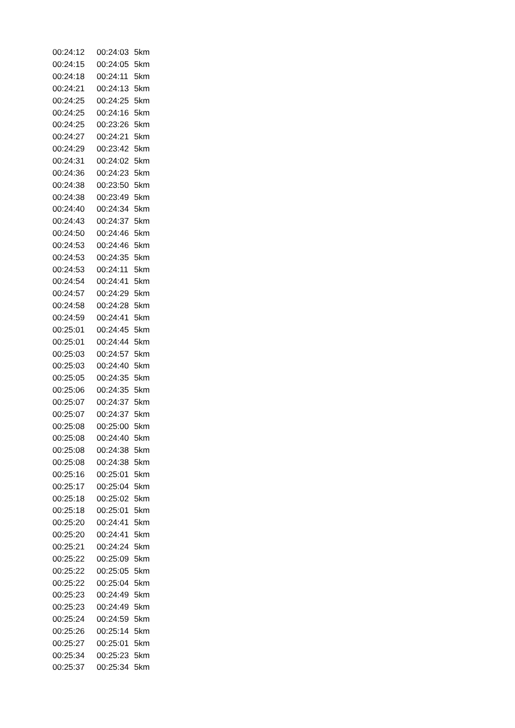| 00:24:12 | 00:24:03 | 5km |
| 00:24:15 | 00:24:05 | 5km |
| 00:24:18 | 00:24:11 | 5km |
| 00:24:21 | 00:24:13 | 5km |
| 00:24:25 | 00:24:25 | 5km |
| 00:24:25 | 00:24:16 | 5km |
| 00:24:25 | 00:23:26 | 5km |
| 00:24:27 | 00:24:21 | 5km |
| 00:24:29 | 00:23:42 | 5km |
| 00:24:31 | 00:24:02 | 5km |
| 00:24:36 | 00:24:23 | 5km |
| 00:24:38 | 00:23:50 | 5km |
| 00:24:38 | 00:23:49 | 5km |
| 00:24:40 | 00:24:34 | 5km |
| 00:24:43 | 00:24:37 | 5km |
| 00:24:50 | 00:24:46 | 5km |
| 00:24:53 | 00:24:46 | 5km |
| 00:24:53 | 00:24:35 | 5km |
| 00:24:53 | 00:24:11 | 5km |
| 00:24:54 | 00:24:41 | 5km |
| 00:24:57 | 00:24:29 | 5km |
| 00:24:58 | 00:24:28 | 5km |
| 00:24:59 | 00:24:41 | 5km |
| 00:25:01 | 00:24:45 | 5km |
| 00:25:01 | 00:24:44 | 5km |
| 00:25:03 | 00:24:57 | 5km |
| 00:25:03 | 00:24:40 | 5km |
| 00:25:05 | 00:24:35 | 5km |
| 00:25:06 | 00:24:35 | 5km |
| 00:25:07 | 00:24:37 | 5km |
| 00:25:07 | 00:24:37 | 5km |
| 00:25:08 | 00:25:00 | 5km |
| 00:25:08 | 00:24:40 | 5km |
| 00:25:08 | 00:24:38 | 5km |
| 00:25:08 | 00:24:38 | 5km |
| 00:25:16 | 00:25:01 | 5km |
| 00:25:17 | 00:25:04 | 5km |
| 00:25:18 | 00:25:02 | 5km |
| 00:25:18 | 00:25:01 | 5km |
| 00:25:20 | 00:24:41 | 5km |
| 00:25:20 | 00:24:41 | 5km |
| 00:25:21 | 00:24:24 | 5km |
| 00:25:22 | 00:25:09 | 5km |
| 00:25:22 | 00:25:05 | 5km |
| 00:25:22 | 00:25:04 | 5km |
| 00:25:23 | 00:24:49 | 5km |
| 00:25:23 | 00:24:49 | 5km |
| 00:25:24 | 00:24:59 | 5km |
| 00:25:26 | 00:25:14 | 5km |
| 00:25:27 | 00:25:01 | 5km |
| 00:25:34 | 00:25:23 | 5km |
| 00:25:37 | 00:25:34 | 5km |